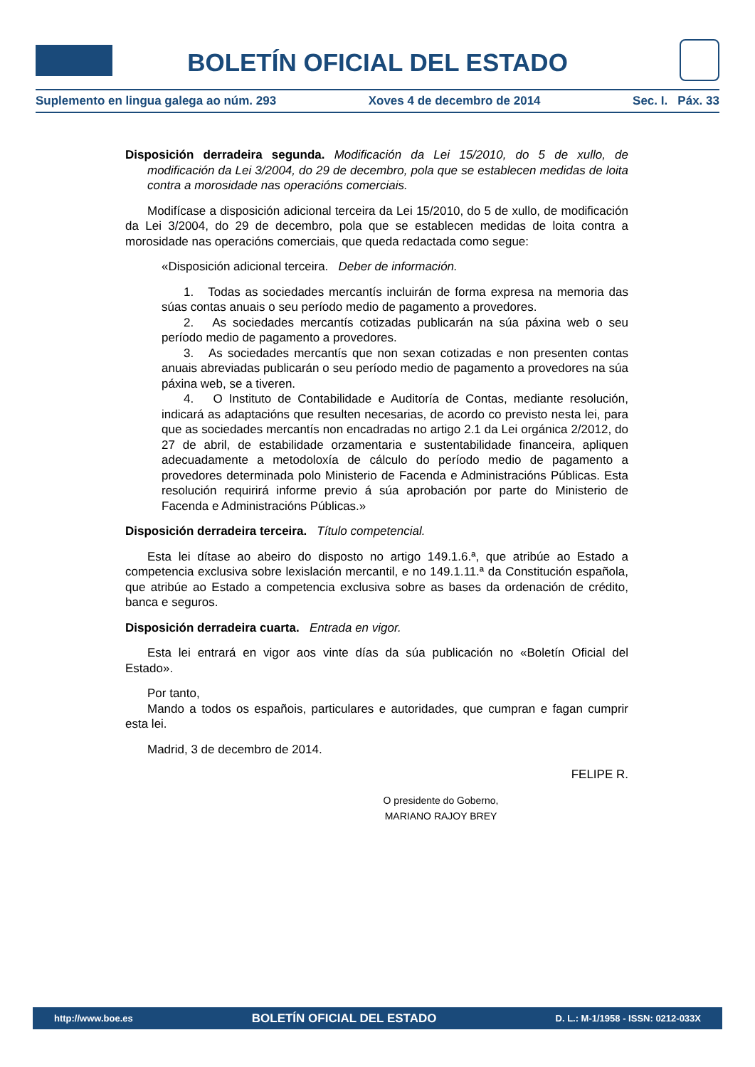BOLETÍN OFICIAL DEL ESTADO
Suplemento en lingua galega ao núm. 293 Xoves 4 de decembro de 2014 Sec. I. Páx. 33
Disposición derradeira segunda. Modificación da Lei 15/2010, do 5 de xullo, de modificación da Lei 3/2004, do 29 de decembro, pola que se establecen medidas de loita contra a morosidade nas operacións comerciais.
Modifícase a disposición adicional terceira da Lei 15/2010, do 5 de xullo, de modificación da Lei 3/2004, do 29 de decembro, pola que se establecen medidas de loita contra a morosidade nas operacións comerciais, que queda redactada como segue:
«Disposición adicional terceira. Deber de información.
1. Todas as sociedades mercantís incluirán de forma expresa na memoria das súas contas anuais o seu período medio de pagamento a provedores.
2. As sociedades mercantís cotizadas publicarán na súa páxina web o seu período medio de pagamento a provedores.
3. As sociedades mercantís que non sexan cotizadas e non presenten contas anuais abreviadas publicarán o seu período medio de pagamento a provedores na súa páxina web, se a tiveren.
4. O Instituto de Contabilidade e Auditoría de Contas, mediante resolución, indicará as adaptacións que resulten necesarias, de acordo co previsto nesta lei, para que as sociedades mercantís non encadradas no artigo 2.1 da Lei orgánica 2/2012, do 27 de abril, de estabilidade orzamentaria e sustentabilidade financeira, apliquen adecuadamente a metodoloxía de cálculo do período medio de pagamento a provedores determinada polo Ministerio de Facenda e Administracións Públicas. Esta resolución requirirá informe previo á súa aprobación por parte do Ministerio de Facenda e Administracións Públicas.»
Disposición derradeira terceira. Título competencial.
Esta lei dítase ao abeiro do disposto no artigo 149.1.6.ª, que atribúe ao Estado a competencia exclusiva sobre lexislación mercantil, e no 149.1.11.ª da Constitución española, que atribúe ao Estado a competencia exclusiva sobre as bases da ordenación de crédito, banca e seguros.
Disposición derradeira cuarta. Entrada en vigor.
Esta lei entrará en vigor aos vinte días da súa publicación no «Boletín Oficial del Estado».
Por tanto,
Mando a todos os españois, particulares e autoridades, que cumpran e fagan cumprir esta lei.
Madrid, 3 de decembro de 2014.
FELIPE R.
O presidente do Goberno,
MARIANO RAJOY BREY
http://www.boe.es BOLETÍN OFICIAL DEL ESTADO D. L.: M-1/1958 - ISSN: 0212-033X